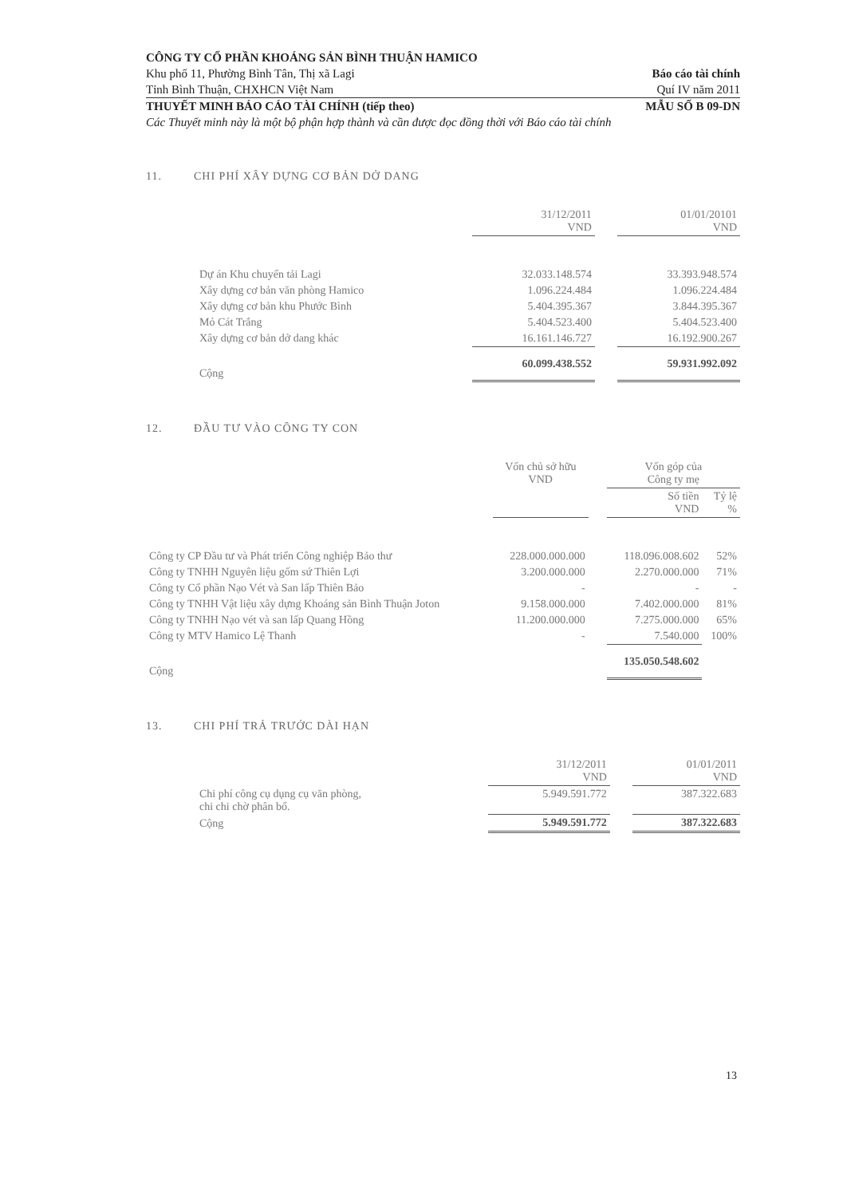CÔNG TY CỔ PHẦN KHOÁNG SẢN BÌNH THUẬN HAMICO
Khu phố 11, Phường Bình Tân, Thị xã Lagi Báo cáo tài chính
Tỉnh Bình Thuận, CHXHCN Việt Nam Quí IV năm 2011
THUYẾT MINH BÁO CÁO TÀI CHÍNH (tiếp theo) MẪU SỐ B 09-DN
Các Thuyết minh này là một bộ phận hợp thành và cần được đọc đồng thời với Báo cáo tài chính
11. CHI PHÍ XÂY DỰNG CƠ BẢN DỞ DANG
| | | 31/12/2011 VND | | 01/01/20101 VND |
| --- | --- | --- | --- | --- |
| | Dự án Khu chuyển tải Lagi | 32.033.148.574 | | 33.393.948.574 |
| | Xây dựng cơ bản văn phòng Hamico | 1.096.224.484 | | 1.096.224.484 |
| | Xây dựng cơ bản khu Phước Bình | 5.404.395.367 | | 3.844.395.367 |
| | Mỏ Cát Trắng | 5.404.523.400 | | 5.404.523.400 |
| | Xây dựng cơ bản dở dang khác | 16.161.146.727 | | 16.192.900.267 |
| | Cộng | 60.099.438.552 | | 59.931.992.092 |
12. ĐẦU TƯ VÀO CÔNG TY CON
| | Vốn chủ sở hữu VND | | Vốn góp của Công ty mẹ | |
| --- | --- | --- | --- | --- |
| | | | Số tiền VND | Tỷ lệ % |
| Công ty CP Đầu tư và Phát triển Công nghiệp Bảo thư | 228.000.000.000 | | 118.096.008.602 | 52% |
| Công ty TNHH Nguyên liệu gốm sứ Thiên Lợi | 3.200.000.000 | | 2.270.000.000 | 71% |
| Công ty Cổ phần Nạo Vét và San lấp Thiên Bảo | - | | - | - |
| Công ty TNHH Vật liệu xây dựng Khoáng sản Bình Thuận Joton | 9.158.000.000 | | 7.402.000.000 | 81% |
| Công ty TNHH Nạo vét và san lấp Quang Hồng | 11.200.000.000 | | 7.275.000.000 | 65% |
| Công ty MTV Hamico Lệ Thanh | - | | 7.540.000 | 100% |
| Cộng | | | 135.050.548.602 | |
13. CHI PHÍ TRẢ TRƯỚC DÀI HẠN
| | | 31/12/2011 VND | | 01/01/2011 VND |
| --- | --- | --- | --- | --- |
| | Chi phí công cụ dụng cụ văn phòng, chi chi chờ phân bổ. | 5.949.591.772 | | 387.322.683 |
| | Cộng | 5.949.591.772 | | 387.322.683 |
13